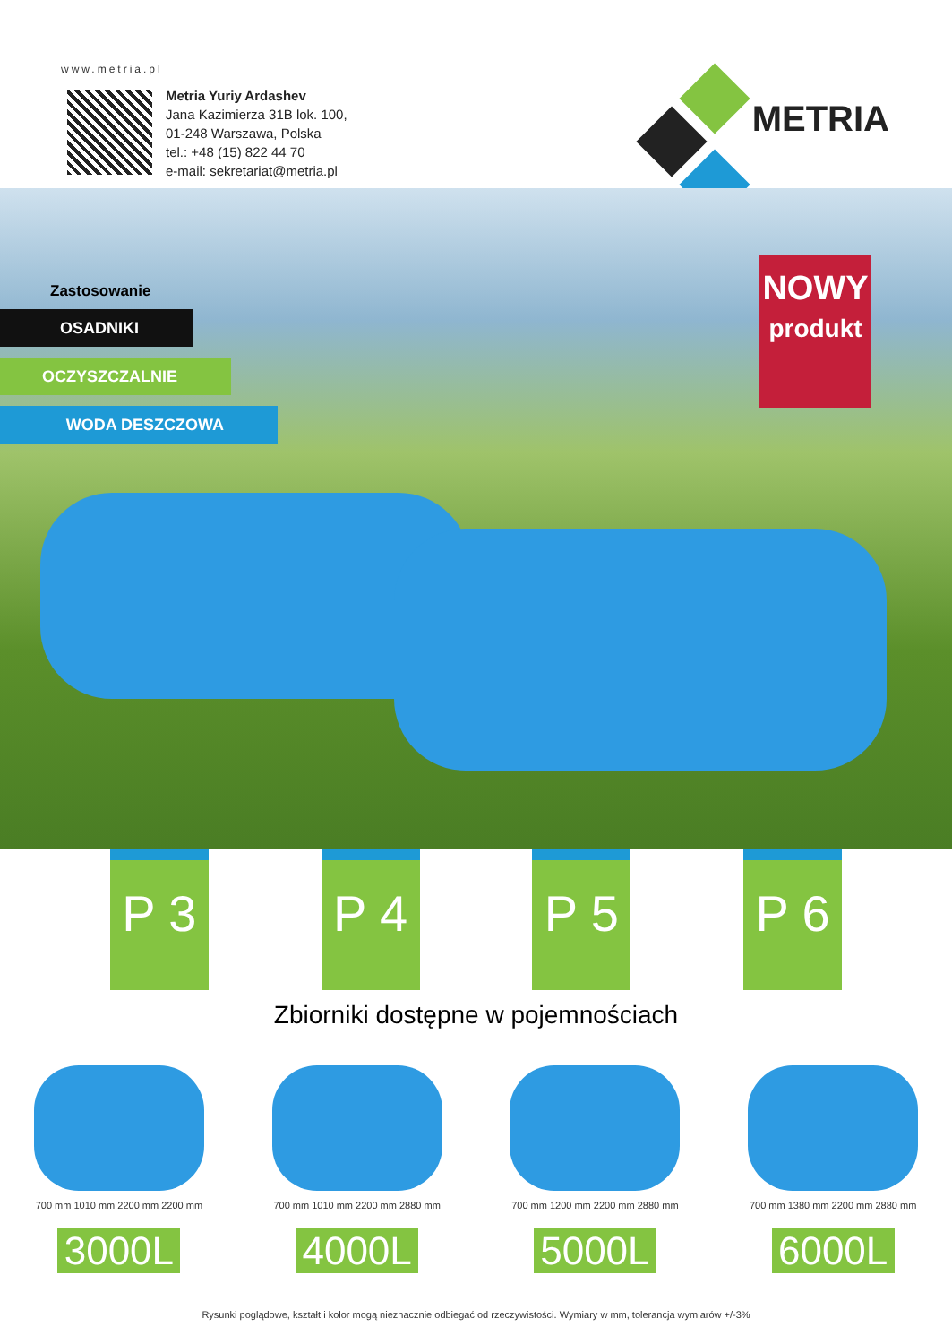www.metria.pl
Metria Yuriy Ardashev
Jana Kazimierza 31B lok. 100,
01-248 Warszawa, Polska
tel.: +48 (15) 822 44 70
e-mail: sekretariat@metria.pl
METRIA
Zastosowanie
OSADNIKI
OCZYSZCZALNIE
WODA DESZCZOWA
NOWY
produkt
P 3 P 4 P 5 P 6
Zbiorniki dostępne w pojemnościach
700 mm 1010 mm 2200 mm 2200 mm
3000L
700 mm 1010 mm 2200 mm 2880 mm
4000L
700 mm 1200 mm 2200 mm 2880 mm
5000L
700 mm 1380 mm 2200 mm 2880 mm
6000L
Rysunki poglądowe, kształt i kolor mogą nieznacznie odbiegać od rzeczywistości. Wymiary w mm, tolerancja wymiarów +/-3%